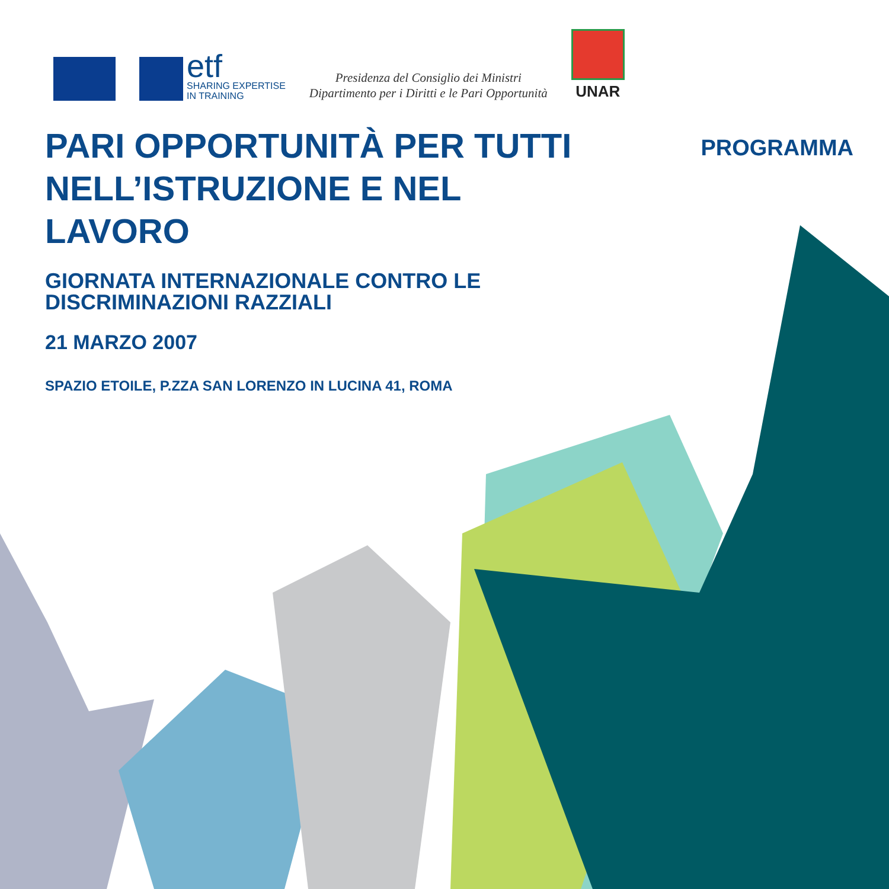etf
SHARING EXPERTISE
IN TRAINING
Presidenza del Consiglio dei Ministri
Dipartimento per i Diritti e le Pari Opportunità
UNAR
PROGRAMMA
PARI OPPORTUNITÀ PER TUTTI NELL’ISTRUZIONE E NEL LAVORO
GIORNATA INTERNAZIONALE CONTRO LE
DISCRIMINAZIONI RAZZIALI
21 MARZO 2007
SPAZIO ETOILE, P.ZZA SAN LORENZO IN LUCINA 41, ROMA